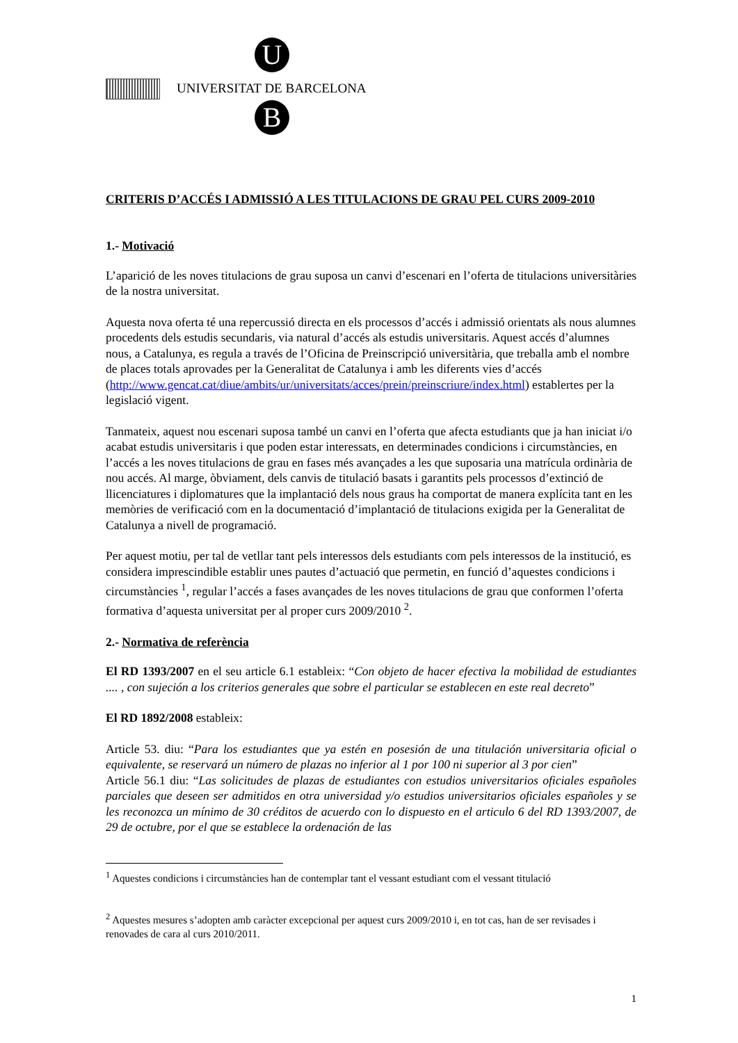U
UNIVERSITAT DE BARCELONA
B
CRITERIS D’ACCÉS I ADMISSIÓ A LES TITULACIONS DE GRAU PEL CURS 2009-2010
1.- Motivació
L’aparició de les noves titulacions de grau suposa un canvi d’escenari en l’oferta de titulacions universitàries de la nostra universitat.
Aquesta nova oferta té una repercussió directa en els processos d’accés i admissió orientats als nous alumnes procedents dels estudis secundaris, via natural d’accés als estudis universitaris. Aquest accés d’alumnes nous, a Catalunya, es regula a través de l’Oficina de Preinscripció universitària, que treballa amb el nombre de places totals aprovades per la Generalitat de Catalunya i amb les diferents vies d’accés (http://www.gencat.cat/diue/ambits/ur/universitats/acces/prein/preinscriure/index.html) establertes per la legislació vigent.
Tanmateix, aquest nou escenari suposa també un canvi en l’oferta que afecta estudiants que ja han iniciat i/o acabat estudis universitaris i que poden estar interessats, en determinades condicions i circumstàncies, en l’accés a les noves titulacions de grau en fases més avançades a les que suposaria una matrícula ordinària de nou accés. Al marge, òbviament, dels canvis de titulació basats i garantits pels processos d’extinció de llicenciatures i diplomatures que la implantació dels nous graus ha comportat de manera explícita tant en les memòries de verificació com en la documentació d’implantació de titulacions exigida per la Generalitat de Catalunya a nivell de programació.
Per aquest motiu, per tal de vetllar tant pels interessos dels estudiants com pels interessos de la institució, es considera imprescindible establir unes pautes d’actuació que permetin, en funció d’aquestes condicions i circumstàncies <sup>1</sup>, regular l’accés a fases avançades de les noves titulacions de grau que conformen l’oferta formativa d’aquesta universitat per al proper curs 2009/2010 <sup>2</sup>.
2.- Normativa de referència
El RD 1393/2007 en el seu article 6.1 estableix: “Con objeto de hacer efectiva la mobilidad de estudiantes .... , con sujeción a los criterios generales que sobre el particular se establecen en este real decreto”
El RD 1892/2008 estableix:
Article 53. diu: “Para los estudiantes que ya estén en posesión de una titulación universitaria oficial o equivalente, se reservará un número de plazas no inferior al 1 por 100 ni superior al 3 por cien”
Article 56.1 diu: “Las solicitudes de plazas de estudiantes con estudios universitarios oficiales españoles parciales que deseen ser admitidos en otra universidad y/o estudios universitarios oficiales españoles y se les reconozca un mínimo de 30 créditos de acuerdo con lo dispuesto en el articulo 6 del RD 1393/2007, de 29 de octubre, por el que se establece la ordenación de las
<sup>1</sup> Aquestes condicions i circumstàncies han de contemplar tant el vessant estudiant com el vessant titulació
<sup>2</sup> Aquestes mesures s’adopten amb caràcter excepcional per aquest curs 2009/2010 i, en tot cas, han de ser revisades i renovades de cara al curs 2010/2011.
1